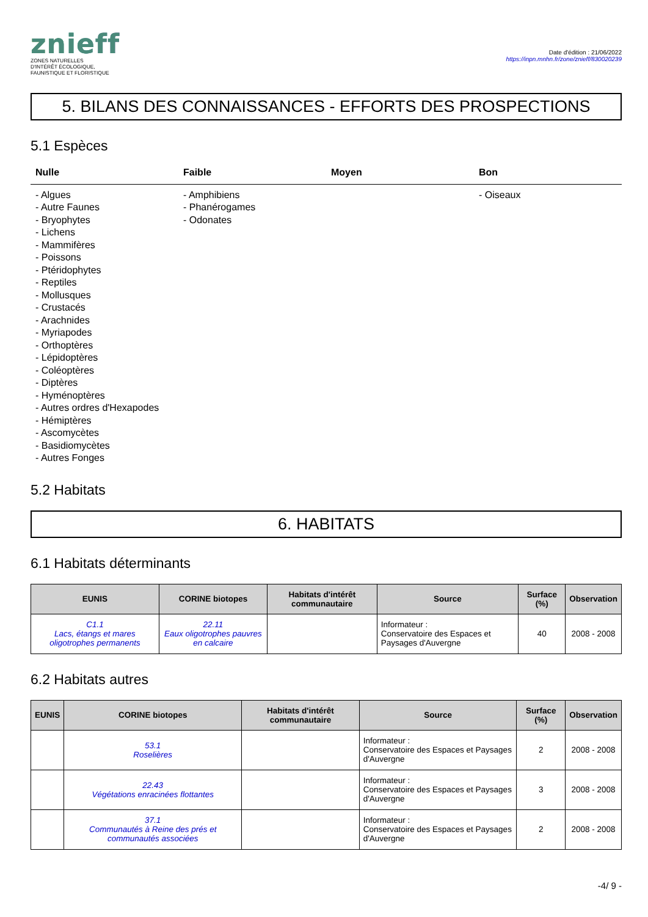znieff
ZONES NATURELLES
D'INTÉRÊT ÉCOLOGIQUE,
FAUNISTIQUE ET FLORISTIQUE
Date d'édition : 21/06/2022
https://inpn.mnhn.fr/zone/znieff/830020239
5. BILANS DES CONNAISSANCES - EFFORTS DES PROSPECTIONS
5.1 Espèces
Nulle Faible Moyen Bon
- Algues
- Autre Faunes
- Bryophytes
- Lichens
- Mammifères
- Poissons
- Ptéridophytes
- Reptiles
- Mollusques
- Crustacés
- Arachnides
- Myriapodes
- Orthoptères
- Lépidoptères
- Coléoptères
- Diptères
- Hyménoptères
- Autres ordres d'Hexapodes
- Hémiptères
- Ascomycètes
- Basidiomycètes
- Autres Fonges
- Amphibiens
- Phanérogames
- Odonates
- Oiseaux
5.2 Habitats
6. HABITATS
6.1 Habitats déterminants
| EUNIS | CORINE biotopes | Habitats d'intérêt communautaire | Source | Surface (%) | Observation |
| --- | --- | --- | --- | --- | --- |
| C1.1 Lacs, étangs et mares oligotrophes permanents | 22.11 Eaux oligotrophes pauvres en calcaire | | Informateur : Conservatoire des Espaces et Paysages d'Auvergne | 40 | 2008 - 2008 |
6.2 Habitats autres
| EUNIS | CORINE biotopes | Habitats d'intérêt communautaire | Source | Surface (%) | Observation |
| --- | --- | --- | --- | --- | --- |
| | 53.1 Roselières | | Informateur : Conservatoire des Espaces et Paysages d'Auvergne | 2 | 2008 - 2008 |
| | 22.43 Végétations enracinées flottantes | | Informateur : Conservatoire des Espaces et Paysages d'Auvergne | 3 | 2008 - 2008 |
| | 37.1 Communautés à Reine des prés et communautés associées | | Informateur : Conservatoire des Espaces et Paysages d'Auvergne | 2 | 2008 - 2008 |
-4/ 9 -